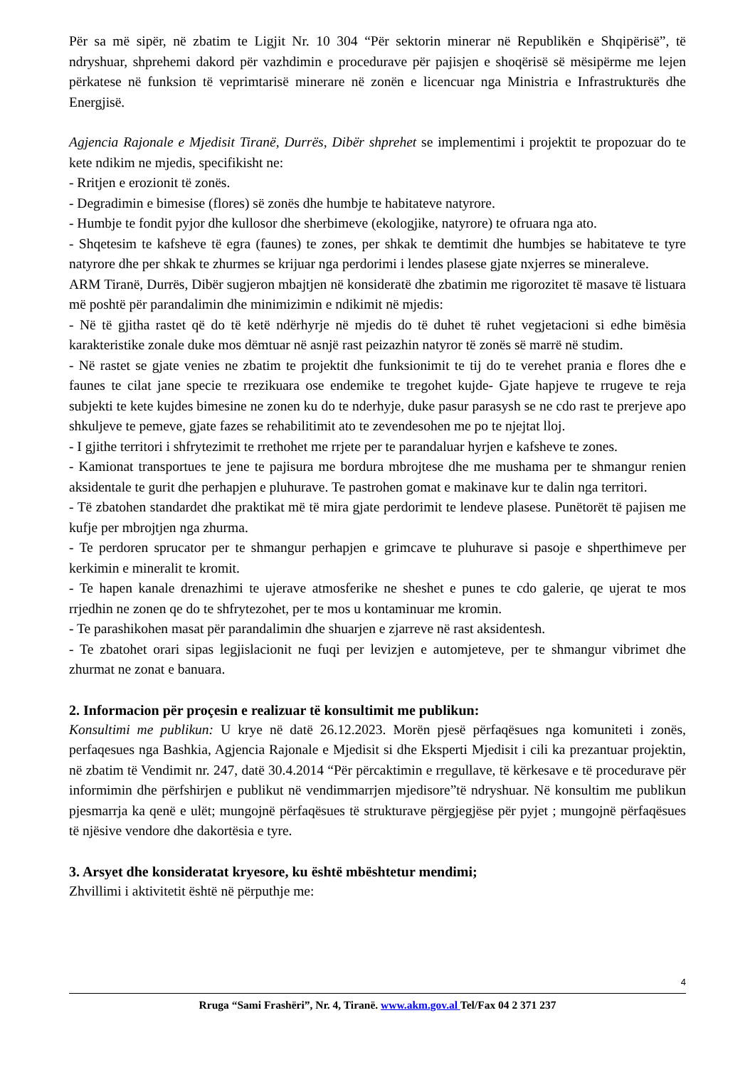Për sa më sipër, në zbatim te Ligjit Nr. 10 304 “Për sektorin minerar në Republikën e Shqipërisë”, të ndryshuar, shprehemi dakord për vazhdimin e procedurave për pajisjen e shoqërisë së mësipërme me lejen përkatese në funksion të veprimtarisë minerare në zonën e licencuar nga Ministria e Infrastrukturës dhe Energjisë.
Agjencia Rajonale e Mjedisit Tiranë, Durrës, Dibër shprehet se implementimi i projektit te propozuar do te kete ndikim ne mjedis, specifikisht ne:
- Rritjen e erozionit të zonës.
- Degradimin e bimesise (flores) së zonës dhe humbje te habitateve natyrore.
- Humbje te fondit pyjor dhe kullosor dhe sherbimeve (ekologjike, natyrore) te ofruara nga ato.
- Shqetesim te kafsheve të egra (faunes) te zones, per shkak te demtimit dhe humbjes se habitateve te tyre natyrore dhe per shkak te zhurmes se krijuar nga perdorimi i lendes plasese gjate nxjerres se mineraleve.
ARM Tiranë, Durrës, Dibër sugjeron mbajtjen në konsideratë dhe zbatimin me rigorozitet të masave të listuara më poshtë për parandalimin dhe minimizimin e ndikimit në mjedis:
- Në të gjitha rastet që do të ketë ndërhyrje në mjedis do të duhet të ruhet vegjetacioni si edhe bimësia karakteristike zonale duke mos dëmtuar në asnjë rast peizazhin natyror të zonës së marrë në studim.
- Në rastet se gjate venies ne zbatim te projektit dhe funksionimit te tij do te verehet prania e flores dhe e faunes te cilat jane specie te rrezikuara ose endemike te tregohet kujde- Gjate hapjeve te rrugeve te reja subjekti te kete kujdes bimesine ne zonen ku do te nderhyje, duke pasur parasysh se ne cdo rast te prerjeve apo shkuljeve te pemeve, gjate fazes se rehabilitimit ato te zevendesohen me po te njejtat lloj.
- I gjithe territori i shfrytezimit te rrethohet me rrjete per te parandaluar hyrjen e kafsheve te zones.
- Kamionat transportues te jene te pajisura me bordura mbrojtese dhe me mushama per te shmangur renien aksidentale te gurit dhe perhapjen e pluhurave. Te pastrohen gomat e makinave kur te dalin nga territori.
- Të zbatohen standardet dhe praktikat më të mira gjate perdorimit te lendeve plasese. Punëtorët të pajisen me kufje per mbrojtjen nga zhurma.
- Te perdoren sprucator per te shmangur perhapjen e grimcave te pluhurave si pasoje e shperthimeve per kerkimin e mineralit te kromit.
- Te hapen kanale drenazhimi te ujerave atmosferike ne sheshet e punes te cdo galerie, qe ujerat te mos rrjedhin ne zonen qe do te shfrytezohet, per te mos u kontaminuar me kromin.
- Te parashikohen masat për parandalimin dhe shuarjen e zjarreve në rast aksidentesh.
- Te zbatohet orari sipas legjislacionit ne fuqi per levizjen e automjeteve, per te shmangur vibrimet dhe zhurmat ne zonat e banuara.
2. Informacion për proçesin e realizuar të konsultimit me publikun:
Konsultimi me publikun: U krye në datë 26.12.2023. Morën pjesë përfaqësues nga komuniteti i zonës, perfaqesues nga Bashkia, Agjencia Rajonale e Mjedisit si dhe Eksperti Mjedisit i cili ka prezantuar projektin, në zbatim të Vendimit nr. 247, datë 30.4.2014 “Për përcaktimin e rregullave, të kërkesave e të procedurave për informimin dhe përfshirjen e publikut në vendimmarrjen mjedisore”të ndryshuar. Në konsultim me publikun pjesmarrja ka qenë e ulët; mungojnë përfaqësues të strukturave përgjegjëse për pyjet ; mungojnë përfaqësues të njësive vendore dhe dakortësia e tyre.
3. Arsyet dhe konsideratat kryesore, ku është mbështetur mendimi;
Zhvillimi i aktivitetit është në përputhje me:
4
Rruga “Sami Frashëri”, Nr. 4, Tiranë. www.akm.gov.al Tel/Fax 04 2 371 237